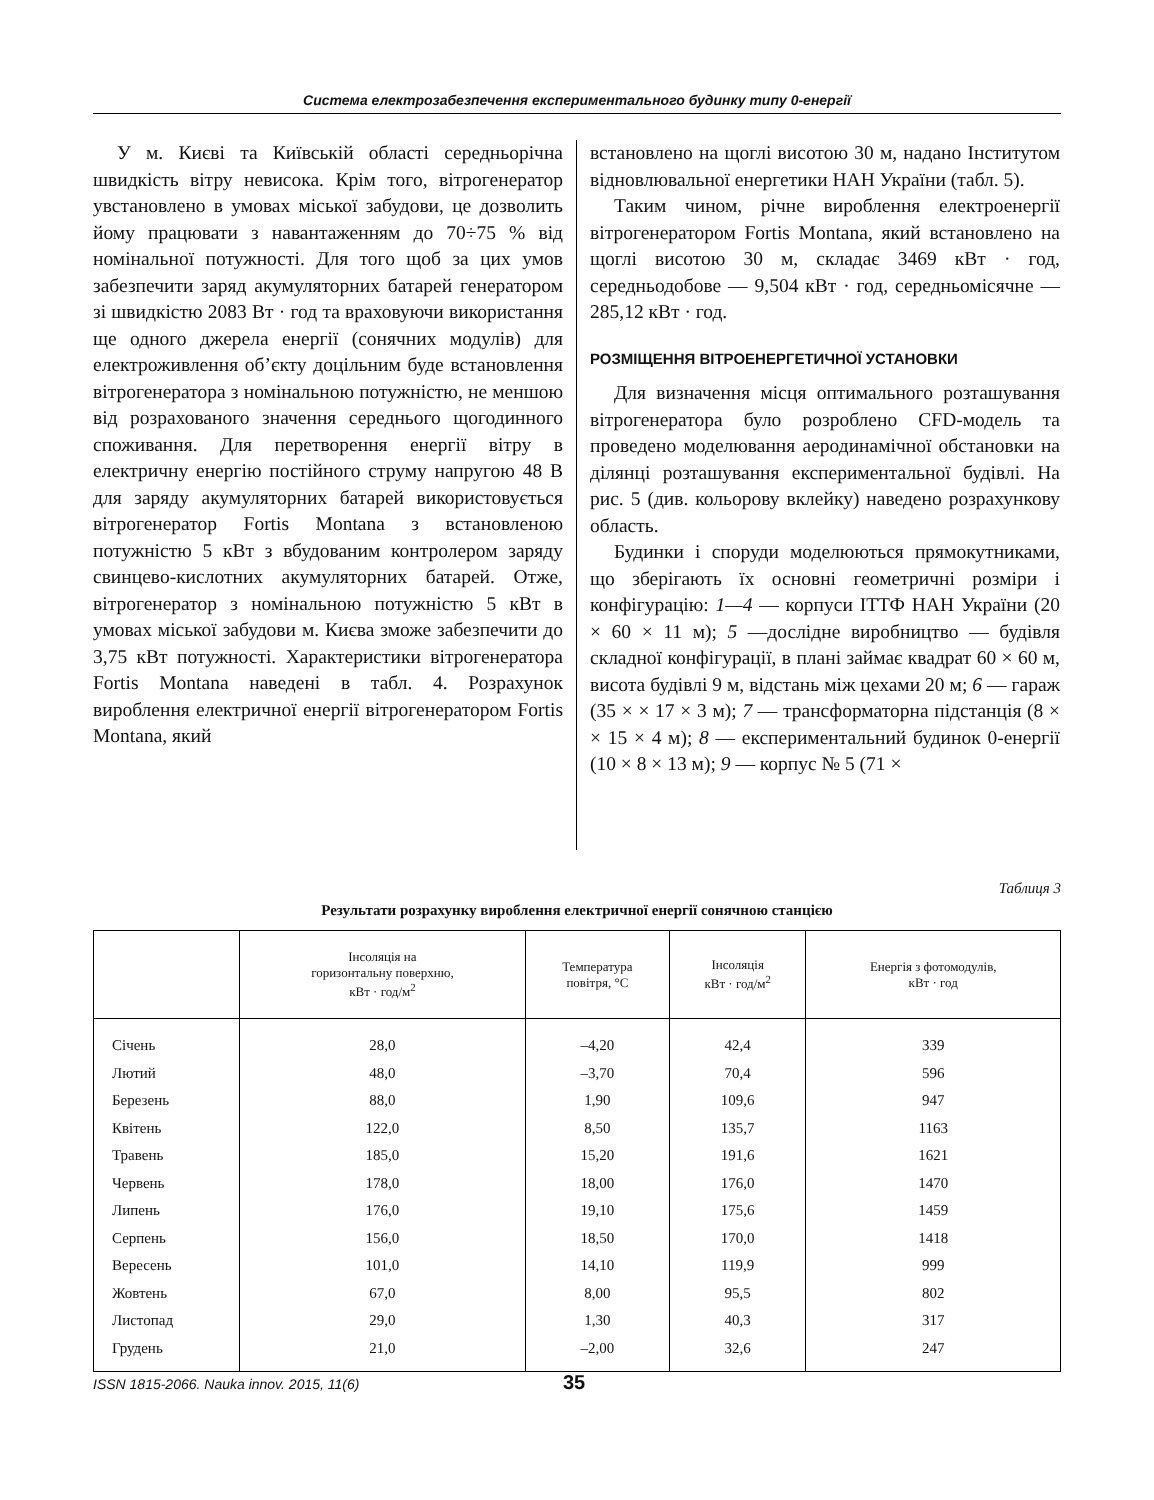Система електрозабезпечення експериментального будинку типу 0-енергії
У м. Києві та Київській області середньорічна швидкість вітру невисока. Крім того, вітрогенератор увстановлено в умовах міської забудови, це дозволить йому працювати з навантаженням до 70÷75 % від номінальної потужності. Для того щоб за цих умов забезпечити заряд акумуляторних батарей генератором зі швидкістю 2083 Вт · год та враховуючи використання ще одного джерела енергії (сонячних модулів) для електроживлення об’єкту доцільним буде встановлення вітрогенератора з номінальною потужністю, не меншою від розрахованого значення середнього щогодинного споживання. Для перетворення енергії вітру в електричну енергію постійного струму напругою 48 В для заряду акумуляторних батарей використовується вітрогенератор Fortis Montana з встановленою потужністю 5 кВт з вбудованим контролером заряду свинцево-кислотних акумуляторних батарей. Отже, вітрогенератор з номінальною потужністю 5 кВт в умовах міської забудови м. Києва зможе забезпечити до 3,75 кВт потужності. Характеристики вітрогенератора Fortis Montana наведені в табл. 4. Розрахунок вироблення електричної енергії вітрогенератором Fortis Montana, який
встановлено на щоглі висотою 30 м, надано Інститутом відновлювальної енергетики НАН України (табл. 5).
Таким чином, річне вироблення електроенергії вітрогенератором Fortis Montana, який встановлено на щоглі висотою 30 м, складає 3469 кВт · год, середньодобове — 9,504 кВт · год, середньомісячне — 285,12 кВт · год.
РОЗМІЩЕННЯ ВІТРОЕНЕРГЕТИЧНОЇ УСТАНОВКИ
Для визначення місця оптимального розташування вітрогенератора було розроблено CFD-модель та проведено моделювання аеродинамічної обстановки на ділянці розташування експериментальної будівлі. На рис. 5 (див. кольорову вклейку) наведено розрахункову область.
Будинки і споруди моделюються прямокутниками, що зберігають їх основні геометричні розміри і конфігурацію: 1—4 — корпуси ІТТФ НАН України (20 × 60 × 11 м); 5 —дослідне виробництво — будівля складної конфігурації, в плані займає квадрат 60 × 60 м, висота будівлі 9 м, відстань між цехами 20 м; 6 — гараж (35 × × 17 × 3 м); 7 — трансформаторна підстанція (8 × × 15 × 4 м); 8 — експериментальний будинок 0-енергії (10 × 8 × 13 м); 9 — корпус № 5 (71 ×
Таблиця 3
Результати розрахунку вироблення електричної енергії сонячною станцією
| | Інсоляція на горизонтальну поверхню, кВт · год/м<sup>2</sup> | Температура повітря, °С | Інсоляція кВт · год/м<sup>2</sup> | Енергія з фотомодулів, кВт · год |
| --- | --- | --- | --- | --- |
| Січень | 28,0 | –4,20 | 42,4 | 339 |
| Лютий | 48,0 | –3,70 | 70,4 | 596 |
| Березень | 88,0 | 1,90 | 109,6 | 947 |
| Квітень | 122,0 | 8,50 | 135,7 | 1163 |
| Травень | 185,0 | 15,20 | 191,6 | 1621 |
| Червень | 178,0 | 18,00 | 176,0 | 1470 |
| Липень | 176,0 | 19,10 | 175,6 | 1459 |
| Серпень | 156,0 | 18,50 | 170,0 | 1418 |
| Вересень | 101,0 | 14,10 | 119,9 | 999 |
| Жовтень | 67,0 | 8,00 | 95,5 | 802 |
| Листопад | 29,0 | 1,30 | 40,3 | 317 |
| Грудень | 21,0 | –2,00 | 32,6 | 247 |
ISSN 1815-2066. Nauka innov. 2015, 11(6) 35